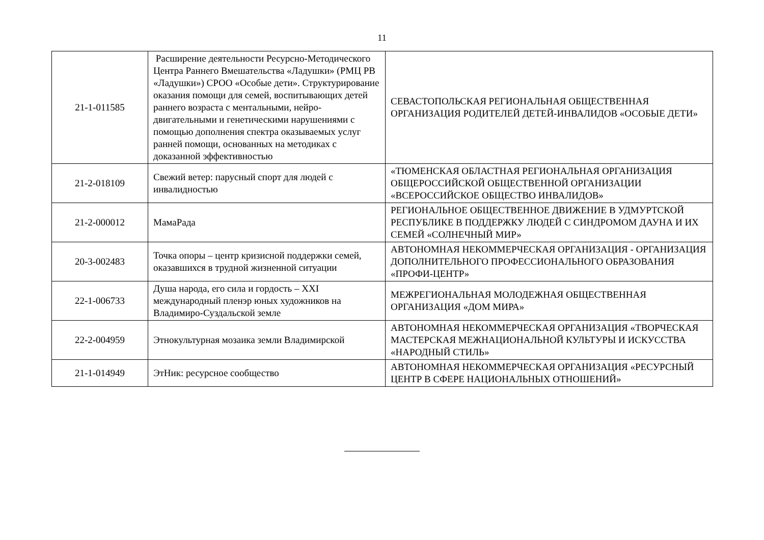11
| 21-1-011585 | Расширение деятельности Ресурсно-Методического Центра Раннего Вмешательства «Ладушки» (РМЦ РВ «Ладушки») СРОО «Особые дети». Структурирование оказания помощи для семей, воспитывающих детей раннего возраста с ментальными, нейро-двигательными и генетическими нарушениями с помощью дополнения спектра оказываемых услуг ранней помощи, основанных на методиках с доказанной эффективностью | СЕВАСТОПОЛЬСКАЯ РЕГИОНАЛЬНАЯ ОБЩЕСТВЕННАЯ ОРГАНИЗАЦИЯ РОДИТЕЛЕЙ ДЕТЕЙ-ИНВАЛИДОВ «ОСОБЫЕ ДЕТИ» |
| 21-2-018109 | Свежий ветер: парусный спорт для людей с инвалидностью | «ТЮМЕНСКАЯ ОБЛАСТНАЯ РЕГИОНАЛЬНАЯ ОРГАНИЗАЦИЯ ОБЩЕРОССИЙСКОЙ ОБЩЕСТВЕННОЙ ОРГАНИЗАЦИИ «ВСЕРОССИЙСКОЕ ОБЩЕСТВО ИНВАЛИДОВ» |
| 21-2-000012 | МамаРада | РЕГИОНАЛЬНОЕ ОБЩЕСТВЕННОЕ ДВИЖЕНИЕ В УДМУРТСКОЙ РЕСПУБЛИКЕ В ПОДДЕРЖКУ ЛЮДЕЙ С СИНДРОМОМ ДАУНА И ИХ СЕМЕЙ «СОЛНЕЧНЫЙ МИР» |
| 20-3-002483 | Точка опоры – центр кризисной поддержки семей, оказавшихся в трудной жизненной ситуации | АВТОНОМНАЯ НЕКОММЕРЧЕСКАЯ ОРГАНИЗАЦИЯ - ОРГАНИЗАЦИЯ ДОПОЛНИТЕЛЬНОГО ПРОФЕССИОНАЛЬНОГО ОБРАЗОВАНИЯ «ПРОФИ-ЦЕНТР» |
| 22-1-006733 | Душа народа, его сила и гордость – XXI международный пленэр юных художников на Владимиро-Суздальской земле | МЕЖРЕГИОНАЛЬНАЯ МОЛОДЕЖНАЯ ОБЩЕСТВЕННАЯ ОРГАНИЗАЦИЯ «ДОМ МИРА» |
| 22-2-004959 | Этнокультурная мозаика земли Владимирской | АВТОНОМНАЯ НЕКОММЕРЧЕСКАЯ ОРГАНИЗАЦИЯ «ТВОРЧЕСКАЯ МАСТЕРСКАЯ МЕЖНАЦИОНАЛЬНОЙ КУЛЬТУРЫ И ИСКУССТВА «НАРОДНЫЙ СТИЛЬ» |
| 21-1-014949 | ЭтНик: ресурсное сообщество | АВТОНОМНАЯ НЕКОММЕРЧЕСКАЯ ОРГАНИЗАЦИЯ «РЕСУРСНЫЙ ЦЕНТР В СФЕРЕ НАЦИОНАЛЬНЫХ ОТНОШЕНИЙ» |